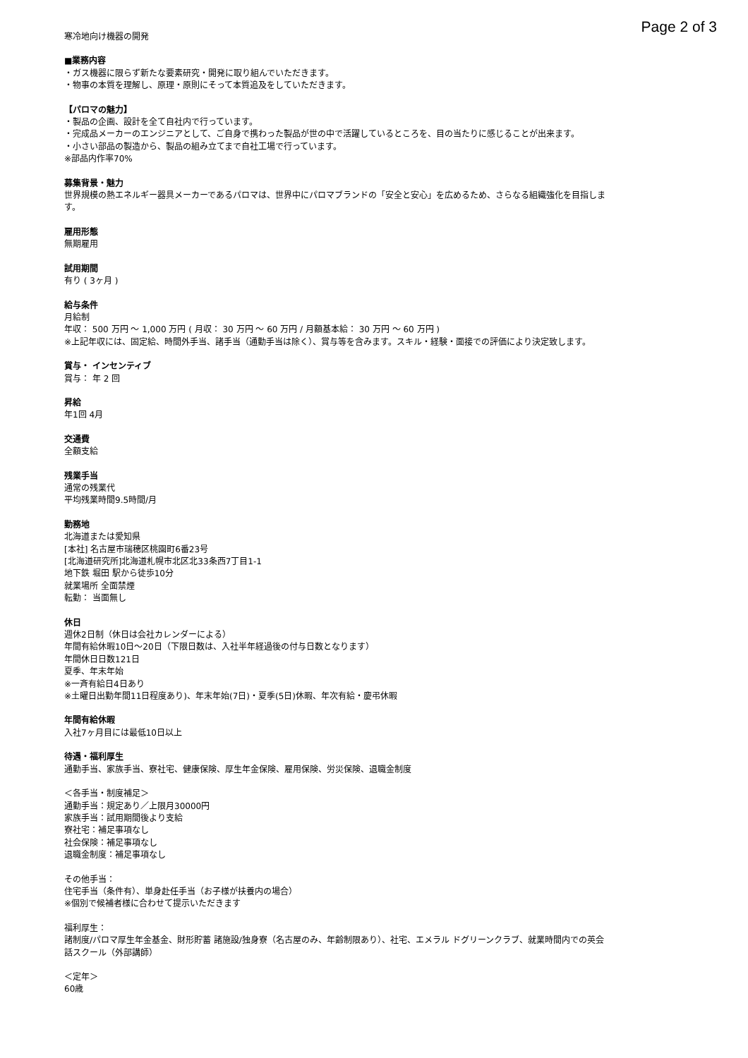Page 2 of 3
寒冷地向け機器の開発
■業務内容
・ガス機器に限らず新たな要素研究・開発に取り組んでいただきます。
・物事の本質を理解し、原理・原則にそって本質追及をしていただきます。
【パロマの魅力】
・製品の企画、設計を全て自社内で行っています。
・完成品メーカーのエンジニアとして、ご自身で携わった製品が世の中で活躍しているところを、目の当たりに感じることが出来ます。
・小さい部品の製造から、製品の組み立てまで自社工場で行っています。
※部品内作率70%
募集背景・魅力
世界規模の熱エネルギー器具メーカーであるパロマは、世界中にパロマブランドの「安全と安心」を広めるため、さらなる組織強化を目指します。
雇用形態
無期雇用
試用期間
有り ( 3ヶ月 )
給与条件
月給制
年収： 500 万円 〜 1,000 万円 ( 月収： 30 万円 〜 60 万円 / 月額基本給： 30 万円 〜 60 万円 )
※上記年収には、固定給、時間外手当、諸手当（通勤手当は除く）、賞与等を含みます。スキル・経験・面接での評価により決定致します。
賞与・ インセンティブ
賞与： 年 2 回
昇給
年1回 4月
交通費
全額支給
残業手当
通常の残業代
平均残業時間9.5時間/月
勤務地
北海道または愛知県
[本社] 名古屋市瑞穂区桃園町6番23号
[北海道研究所]北海道札幌市北区北33条西7丁目1-1
地下鉄 堀田 駅から徒歩10分
就業場所 全面禁煙
転勤： 当面無し
休日
週休2日制（休日は会社カレンダーによる）
年間有給休暇10日〜20日（下限日数は、入社半年経過後の付与日数となります）
年間休日日数121日
夏季、年末年始
※一斉有給日4日あり
※土曜日出勤年間11日程度あり)、年末年始(7日)・夏季(5日)休暇、年次有給・慶弔休暇
年間有給休暇
入社7ヶ月目には最低10日以上
待遇・福利厚生
通勤手当、家族手当、寮社宅、健康保険、厚生年金保険、雇用保険、労災保険、退職金制度
＜各手当・制度補足＞
通勤手当：規定あり／上限月30000円
家族手当：試用期間後より支給
寮社宅：補足事項なし
社会保険：補足事項なし
退職金制度：補足事項なし
その他手当：
住宅手当（条件有）、単身赴任手当（お子様が扶養内の場合）
※個別で候補者様に合わせて提示いただきます
福利厚生：
諸制度/パロマ厚生年金基金、財形貯蓄 諸施設/独身寮（名古屋のみ、年齢制限あり）、社宅、エメラル ドグリーンクラブ、就業時間内での英会話スクール（外部講師）
＜定年＞
60歳